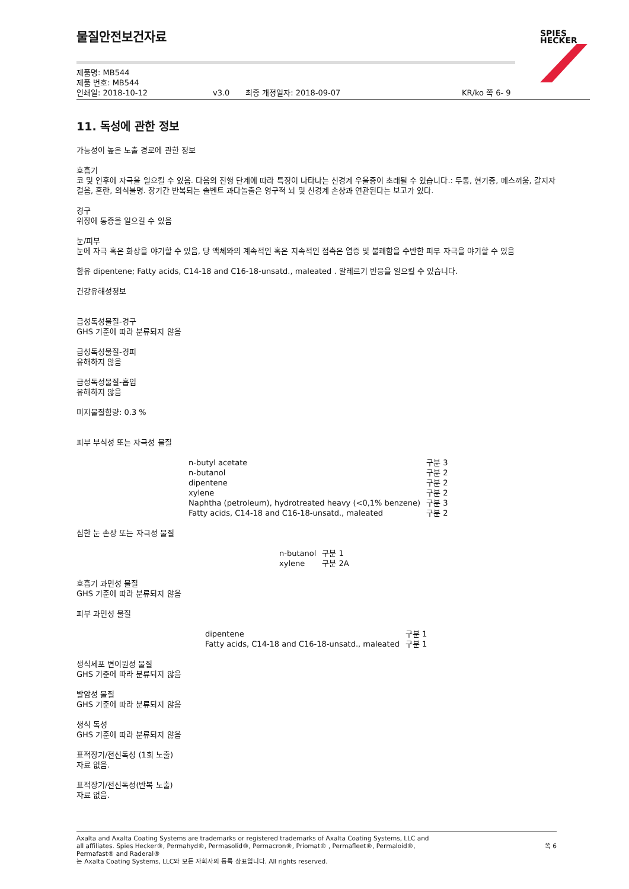SPIES
HECKER
물질안전보건자료
제품명: MB544
제품 번호: MB544
인쇄일: 2018-10-12 v3.0 최종 개정일자: 2018-09-07 KR/ko 쪽 6- 9
11. 독성에 관한 정보
가능성이 높은 노출 경로에 관한 정보
호흡기
코 및 인후에 자극을 일으킬 수 있음. 다음의 진행 단계에 따라 특징이 나타나는 신경계 우울증이 초래될 수 있습니다.: 두통, 현기증, 메스꺼움, 갈지자 걸음, 혼란, 의식불명. 장기간 반복되는 솔벤트 과다놀출은 영구적 뇌 및 신경계 손상과 연관된다는 보고가 있다.
경구
위장에 통증을 일으킬 수 있음
눈/피부
눈에 자극 혹은 화상을 야기할 수 있음, 당 액체와의 계속적인 혹은 지속적인 접촉은 염증 및 불쾌함을 수반한 피부 자극을 야기할 수 있음
함유 dipentene; Fatty acids, C14-18 and C16-18-unsatd., maleated . 알레르기 반응을 일으킬 수 있습니다.
건강유해성정보
급성독성물질-경구
GHS 기준에 따라 분류되지 않음
급성독성물질-경피
유해하지 않음
급성독성물질-흡입
유해하지 않음
미지물질함량: 0.3 %
피부 부식성 또는 자극성 물질
| n-butyl acetate | 구분 3 |
| n-butanol | 구분 2 |
| dipentene | 구분 2 |
| xylene | 구분 2 |
| Naphtha (petroleum), hydrotreated heavy (<0,1% benzene) | 구분 3 |
| Fatty acids, C14-18 and C16-18-unsatd., maleated | 구분 2 |
심한 눈 손상 또는 자극성 물질
| n-butanol | 구분 1 |
| xylene | 구분 2A |
호흡기 과민성 물질
GHS 기준에 따라 분류되지 않음
피부 과민성 물질
| dipentene | 구분 1 |
| Fatty acids, C14-18 and C16-18-unsatd., maleated | 구분 1 |
생식세포 변이원성 물질
GHS 기준에 따라 분류되지 않음
발암성 물질
GHS 기준에 따라 분류되지 않음
생식 독성
GHS 기준에 따라 분류되지 않음
표적장기/전신독성 (1회 노출)
자료 없음.
표적장기/전신독성(반복 노출)
자료 없음.
Axalta and Axalta Coating Systems are trademarks or registered trademarks of Axalta Coating Systems, LLC and all affiliates. Spies Hecker®, Permahyd®, Permasolid®, Permacron®, Priomat® , Permafleet®, Permaloid®, Permafast® and Raderal®
는 Axalta Coating Systems, LLC와 모든 자회사의 등록 상표입니다. All rights reserved.
쪽 6